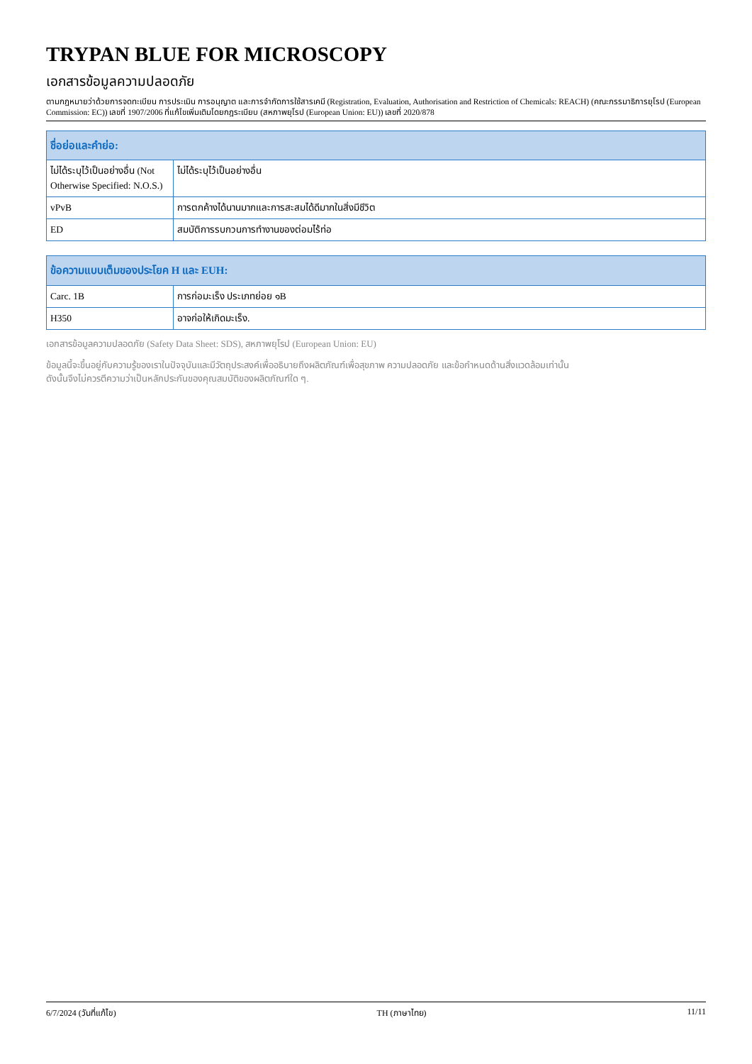TRYPAN BLUE FOR MICROSCOPY
เอกสารข้อมูลความปลอดภัย
ตามกฎหมายว่าด้วยการจดทะเบียน การประเมิน การอนุญาต และการจำกัดการใช้สารเคมี (Registration, Evaluation, Authorisation and Restriction of Chemicals: REACH) (คณะกรรมาธิการยุโรป (European Commission: EC)) เลขที่ 1907/2006 ที่แก้ไขเพิ่มเติมโดยกฎระเบียบ (สหภาพยุโรป (European Union: EU)) เลขที่ 2020/878
| ชื่อย่อและคำย่อ: | |
| --- | --- |
| ไม่ได้ระบุไว้เป็นอย่างอื่น (Not Otherwise Specified: N.O.S.) | ไม่ได้ระบุไว้เป็นอย่างอื่น |
| vPvB | การตกค้างได้นานมากและการสะสมได้ดีมากในสิ่งมีชีวิต |
| ED | สมบัติการรบกวนการทำงานของต่อมไร้ท่อ |
| ข้อความแบบเต็มของประโยค H และ EUH: | |
| --- | --- |
| Carc. 1B | การก่อมะเร็ง ประเภทย่อย ๑B |
| H350 | อาจก่อให้เกิดมะเร็ง. |
เอกสารข้อมูลความปลอดภัย (Safety Data Sheet: SDS), สหภาพยุโรป (European Union: EU)
ข้อมูลนี้จะขึ้นอยู่กับความรู้ของเราในปัจจุบันและมีวัตถุประสงค์เพื่ออธิบายถึงผลิตภัณฑ์เพื่อสุขภาพ ความปลอดภัย และข้อกำหนดด้านสิ่งแวดล้อมเท่านั้น
ดังนั้นจึงไม่ควรตีความว่าเป็นหลักประกันของคุณสมบัติของผลิตภัณฑ์ใด ๆ.
6/7/2024 (วันที่แก้ไข) TH (ภาษาไทย) 11/11